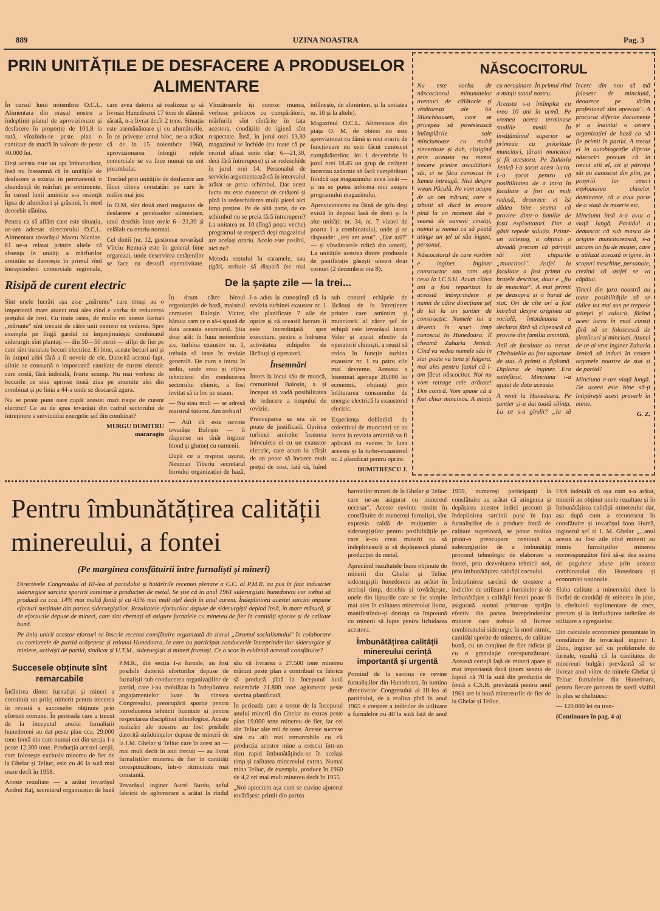889 UZINA NOASTRA Pag. 3
PRIN UNITĂȚILE DE DESFACERE A PRODUSELOR ALIMENTARE
În cursul lunii noiembrie O.C.L. Alimentara din orașul nostru a îndeplinit planul de aprovizionare și desfacere în proporție de 101,8 la sută, vînzîndu-se peste plan o cantitate de marfă în valoare de peste 40.000 lei.
Deși acesta este un apt îmbucurător, însă nu înseamnă că în unitățile de desfacere a existat în permanență o abundență de mărfuri pe sortimente. În cursul lunii amintite s-a resimțit lipsa de afumături și grăsimi, în mod deosebit slănina.
Pentru ca să aflăm care este situația, ne-am adresat directorului O.C.L. Alimentara tovarășul Marcu Nicolae. El ne-a relatat printre altele că absența în unități a mărfurilor amintite se datorește în primul rînd Intreprinderii comerciale regionale, care avea datoria să realizeze și să livreze Hunedoarei 17 tone de slănină sărată, n-a livrat decît 2 tone. Situația este asemănătoare și cu afumăturile. În ce privește untul bloc, ne-a arătat că de la 15 noiembrie 1960, aprovizionarea întregii rețele comerciale se va face numai cu unt preambalat.
Trecînd prin unitățile de desfacere am făcut cîteva constatări pe care le redăm mai jos:
În O.M. sînt două mari magazine de desfacere a produselor alimentare, unul deschis între orele 6—21,30 și celălalt cu orariu normal.
Cel dintîi (nr. 12, gestionar tovarășul Vîrciu Remus) este în general bine organizat, unde deservirea cetățenilor se face cu destulă operativitate. Vînzătoarele își cunosc munca, vorbesc politicos cu cumpărătorii, mărfurile sînt cîntărite în fața acestora, condițiile de igienă sînt respectate. Însă, în jurul orei 13,30 magazinul se închide (cu toate că pe orariul afișat scrie clar: 6—21,30, deci fără întrerupere) și se redeschide în jurul orei 14. Personalul de serviciu argumentează că în intervalul arătat se preia schimbul. Dar acest lucru nu este cunoscut de cetățeni și pînă la redeschiderea mulți pierd aici timp prețios. Pe de altă parte, de ce schimbul nu se preia fără întrerupere? La unitatea nr. 10 (lîngă poșta veche) programul se respectă deși magazinul are același orariu. Acolo este posibil, aici nu?
Metoda restului în caramele, sau țigări, trebuie să dispară (se mai întîlnește, de altminteri, și la unitatea nr. 10 și la altele).
Magazinul O.C.L. Alimentara din piața O. M. de obicei nu este aprovizionat cu făină și nici orariu de funcționare nu este făcut cunoscut cumpărătorilor. Joi 1 decembrie în jurul orei 18.45 un grup de cetățeni încercau zadarnic să facă cumpărături fiindcă ușa magazinului avea lacăt — și nu se putea informa nici asupra programului magazinului.
Aprovizionarea cu făină de grîu deși există în depozit lasă de dorit și la alte unități: nr. 34, nr. 7 vizavi de poarta 1 a combinatului, unde ți se răspunde: „ieri am avut". „Dar azi?" — și vînzătoarele ridică din umeri). La unitățile acestea dintre produsele de panificație găsești uneori doar cornuri (2 decembrie ora 8).
Risipă de curent electric
Sînt unele lucrări așa zise „mărunte" care totuși au o importanță mare atunci mai ales cînd e vorba de reducerea prețului de cost. Cu toate astea, de multe ori aceste lucruri „mărunte" sînt trecute de către unii oameni cu vederea. Spre exemplu pe lîngă gardul ce împrejmuiește combinatul siderurgic sînt plantați — din 50—50 metri — stîlpi de fier pe care sînt instalate becuri electrice. Ei bine, aceste becuri ard și în timpul zilei fără a fi nevoie de ele. Datorită acestui fapt, zilnic se consumă o importantă cantitate de curent electric care costă, fără îndoială, foarte scump. Nu mai vorbesc de becurile ce stau aprinse toată ziua pe anumite alei din combinat și pe linia a 44-a unde se descarcă zgura.
Nu se poate pune oare capăt acestei mari risipe de curent electric? Ce au de spus tovarășii din cadrul sectorului de întreținere a serviciului energetic șef din combinat?
MURGU DUMITRU
macaragiu
De la șapte zile — la trei...
În drum către biroul organizației de bază, maistrul comunist Baloșin Victor, bănuia cam ce o să-i spună de data aceasta secretarul. Știa doar atît: în luna noiembrie a.c. turbina exaustor nr. 1, trebuia să intre în revizie generală. De cum a intrat în sediu, unde erau și cîțiva tehnicieni din conducerea sectorului chimic, a fost invitat să ia loc pe scaun.
— Nu stau mult — se adresă maistrul tuturor. Am treburi!
— Atît cît este nevoie tovarășe Baloșin — îi răspunse un tînăr inginer blond și glumeț cu oamenii.
După ce a respirat ușurat, Neuman Tiberiu secretarul biroului organizației de bază, i-a adus la cunoștință că la revizia turbinei exaustor nr. 1 sînt planificate 7 zile de oprire și că această lucrare îi este încredințată spre executare, pentru a îndruma activitatea echipelor de lăcătuși și operatori.
Însemnări
Întors la locul său de muncă, comunistul Baloșin, a și început să vadă posibilitatea de reducere a timpului de revizie.
Preocuparea sa era cît se poate de justificată. Oprirea turbinei amintite însemna înlocuirea ei cu un exaustor electric, care acum la sfîrșit de an poate să încarce mult prețul de cost. Iată că, luînd sub control echipele de lăcătuși de la întreținere printre care amintim și muncitorii al căror șef de echipă este tovarășul Iacob Valer și ajutat efectiv de operatorii chimiști, a reușit să redea în funcție turbina exaustor nr. 1 cu patru zile mai devreme. Aceasta a însemnat aproape 20.000 lei economii, obținuți prin înlăturarea consumului de energie electrică la exaustorul electric.
Experiența dobîndită de colectivul de muncitori ce au lucrat la revizia amintită va fi aplicată cu succes în luna aceasta și la turbo-exaustorul nr. 2 planificat pentru oprire.
DUMITRESCU J.
NĂSCOCITORUL
Nu este vorba de născocitorul minunatelor aventuri de călătorie și vînătorești ale lui Münchhausen, care se pricepea să povestească întîmplările sale minciunoase cu multă sinceritate și duh, cîștigînd prin aceasta nu numai trecere printre ascultătorii săi, ci se făcu cunoscut în lumea întreagă. Nici despre vreun Păcală. Ne vom ocupa de un om mărunt, care a izbutit să ducă în eroare pînă la un moment dat o seamă de oameni cinstiți, numai și numai ca să poată atinge un țel al său ingust, personal.
Născocitorul de care vorbim e inginer. Inginer constructor sau cam așa ceva la I.C.S.H. Acum cîțiva ani a fost repartizat la această întreprindere și numit de către direcțiune șef de lot la un șantier de construcție. Numele lui a devenit în scurt timp cunoscut în Hunedoara. Îl cheamă Zaharia Jenică. Cînd va vedea numele său în ziar poate va tuna și fulgera, mai ales pentru faptul că l-am făcut născocitor. Noi nu vom retrage cele arătate! Din contră. Vom spune că a fost chiar mincinos. A mințit cu nerușinare. În primul rînd a mințit statul nostru.
Aceasta s-a întîmplat cu vreo 10 ani în urmă. Pe vremea aceea terminase studiile medii. În învățămîntul superior se primeau cu prioritate muncitori, țărani muncitori și fii acestora. Pe Zaharia Jenică l-a șocat acest lucru. L-a șocat pentru că posibilitatea de a intra în facultate a fost cu mult redusă, deoarece el își dădea bine seama că provine dintr-o familie de foști exploatatori. Dar a găsit repede soluția. Printr-un vicleșug, a obținut o dovadă precum că părinții săi sînt chipurile „muncitori". Astfel la facultate a fost primit cu brațele deschise, doar e „fiu de muncitor". A mai primit pe deasupra și o bursă de stat. Ori de cîte ori a fost întrebat despre originea sa socială, întotdeauna a declarat fără să clipească că provine din familia amintită.
Anii de facultate au trecut. Cheltuielile au fost suportate de stat. A primit o diplomă. Diploma de inginer. Era satisfăcut. Minciuna i-a ajutat de data aceasta.
A venit la Hunedoara. Pe șantier și-a dat toată silința. La ce s-a gîndit? „Ia să încerc din nou să mă folosesc de minciună, deoarece pe tărîm profesional sînt apreciat". A procurat diferite documente și a înaintat o cerere organizației de bază ca să fie primit în partid. A trecut el în autobiografie diferite născociri precum că în trecut atît el, cît și părinții săi au cunoscut din plin, pe propriii lor umeri exploatarea claselor dominante, că a avut parte de o viață de mizerie etc.
Minciuna însă n-a avut o viață lungă. Partidul a demascat că sub masca de origine muncitorească, s-a ascuns un fiu de moșier, care a utilizat această origine, în scopuri meschine, personale, crezînd că astfel se va căpătui.
Tineri din țara noastră au toate posibilitățile să se ridice tot mai sus pe treptele științei și culturii, făcînd acest lucru în mod cinstit fără să se folosească de șiretlicuri și minciuni. Atunci de ce ai vrut inginer Zaharia Jenică să induci în eroare organele noastre de stat și de partid?
Minciuna n-are viață lungă. De aceea este bine să-ți întipărești acest proverb în minte.
G. Z.
Pentru îmbunătățirea calității minereului, a fontei
(Pe marginea consfătuirii între furnaliști și mineri)
Directivele Congresului al III-lea al partidului și hotărîrile recentei plenare a C.C. al P.M.R. au pus în fața industriei siderurgice sarcina sporirii continue a producției de metal. Se știe că în anul 1961 siderurgiștii hunedoreni vor trebui să producă cu cca. 14% mai multă fontă și cu 43% mai mult oțel decît în anul curent. Îndeplinirea acestei sarcini impune eforturi susținute din partea siderurgiștilor. Rezultatele eforturilor depuse de siderurgiști depind însă, în mare măsură, și de eforturile depuse de mineri, care sînt chemați să asigure furnalele cu minereu de fier în cantități sporite și de calitate bună.
Pe linia unirii acestor eforturi se înscrie recenta consfătuire organizată de ziarul „Drumul socialismului" în colaborare cu comitetele de partid orășenesc și raional Hunedoara, la care au participat conducerile întreprinderilor siderurgice și miniere, activiști de partid, sindicat și U.T.M., siderurgiști și mineri fruntași. Ce a scos în evidență această consfătuire?
Succesele obținute sînt remarcabile
Întîlnirea dintre furnaliști și mineri a constituit un prilej nimerit pentru trecerea în revistă a succeselor obținute prin eforturi comune. În perioada care a trecut de la începutul anului furnaliștii hunedoreni au dat peste plan cca. 29.000 tone fontă din care numai cei din secția I-a peste 12.300 tone. Producția acestei secții, care folosește exclusiv minereu de fier de la Ghelar și Teliuc, este cu 46 la sută mai mare decît în 1958.
Aceste rezultate — a arătat tovarășul Andrei Raț, secretarul organizației de bază P.M.R., din secția I-a furnale, au fost posibile datorită eforturilor depuse de furnaliști sub conducerea organizațiilor de partid, care i-au mobilizat la îndeplinirea angajamentelor luate în cinstea Congresului, preocupării sporite pentru introducerea tehnicii înaintate și pentru respectarea disciplinei tehnologice. Aceste realizări ale noastre au fost posibile datorită străduințelor depuse de minerii de la I.M. Ghelar și Teliuc care în acest an — mai mult decît în anii trecuți — au livrat furnaliștilor minereu de fier în cantități corespunzătoare, într-o ritmicitate mai constantă.
Tovarășul inginer Aurel Surdu, șeful fabricii de aglomerare a arătat la rîndul său că livrarea a 27.500 tone minereu mărunt peste plan a contribuit ca fabrica să producă pînă la începutul lunii noiembrie 21.800 tone aglomerat peste sarcina planificată.
În perioada care a trecut de la începutul anului minerii din Ghelar au extras peste plan 19.000 tone minereu de fier, iar cei din Teliuc alte mii de tone. Aceste succese sînt cu atît mai remarcabile cu cît producția acestor mine a crescut într-un ritm rapid îmbunătățindu-se în același timp și calitatea minereului extras. Numai mina Teliuc, de exemplu, produce în 1960 de 4,2 ori mai mult minereu decît în 1955.
„Noi apreciem așa cum se cuvine ajutorul tovărășesc primit din partea
harnicilor mineri de la Ghelar și Teliuc care ne-au asigurat cu minereul necesar". Aceste cuvinte rostite în consfătuire de numeroși furnaliști, sînt expresia caldă de mulțumire a siderurgiștilor pentru posibilitățile pe care le-au creat minerii ca să îndeplinească și să depășească planul producției de metal.
Apreciind rezultatele bune obținute de minerii din Ghelar și Teliuc siderurgiștii hunedoreni au arătat în același timp, deschis și tovărășește, unele din lipsurile care se fac simțite mai ales în calitatea minereului livrat, manifestîndu-și dorința ca împreună cu minerii să lupte pentru lichidarea acestora.
Îmbunătățirea calității minereului cerință importantă și urgentă
Pornind de la sarcina ce revine furnaliștilor din Hunedoara, în lumina directivelor Congresului al III-lea al partidului, de a realiza pînă în anul 1965 o creștere a indicilor de utilizare a furnalelor cu 40 la sută față de anul 1959, numeroși participanți la consfătuire au arătat că atingerea și depășirea acestor indici precum și îndeplinirea sarcinii puse în fața furnaliștilor de a produce fontă de calitate superioară, se poate realiza printr-o preocupare continuă a siderurgiștilor de a îmbunătăți procesul tehnologic de elaborare a fontei, prin dezvoltarea tehnicii noi, prin îmbunătățirea calității cocsului.
Îndeplinirea sarcinii de creștere a indicilor de utilizare a furnalelor și de îmbunătățire a calității fontei poate fi asigurată numai printr-un sprijin efectiv din partea întreprinderilor miniere care trebuie să livreze combinatului siderurgic în mod ritmic, cantități sporite de minereu, de calitate bună, cu un conținut de fier ridicat și cu o granulație corespunzătoare. Această cerință față de mineri apare și mai importantă dacă ținem seama de faptul că 70 la sută din producția de fontă a C.S.H. prevăzută pentru anul 1961 are la bază minereurile de fier de la Ghelar și Teliuc.
Fără îndoială că așa cum s-a arătat, minerii au obținut unele rezultate și în îmbunătățirea calității minereului dar, așa după cum a recunoscut în consfătuire și tovarășul Ioan Humă, inginerul șef al I. M. Ghelar „...anul acesta au fost zile cînd minerii au trimis furnaliștilor minereu necorespunzător fără să-și dea seama de pagubele aduse prin aceasta combinatului din Hunedoara și economiei naționale.
Slaba calitate a minereului duce la livrări de cantități de minereu în plus, la cheltuieli suplimentare de cocs, precum și la înrăutățirea indicilor de utilizare a agregatelor.
Din calculele economice prezentate în consfătuire de tovarășul inginer I. Dinu, inginer șef cu problemele de furnale, rezultă că la cantitatea de minereuri bulgări prevăzută să se livreze anul viitor de minele Ghelar și Teliuc furnalelor din Hunedoara, pentru fiecare procent de steril vizibil în plus se cheltuiesc:
— 120.000 lei cu tran-
(Continuare în pag. 4-a)